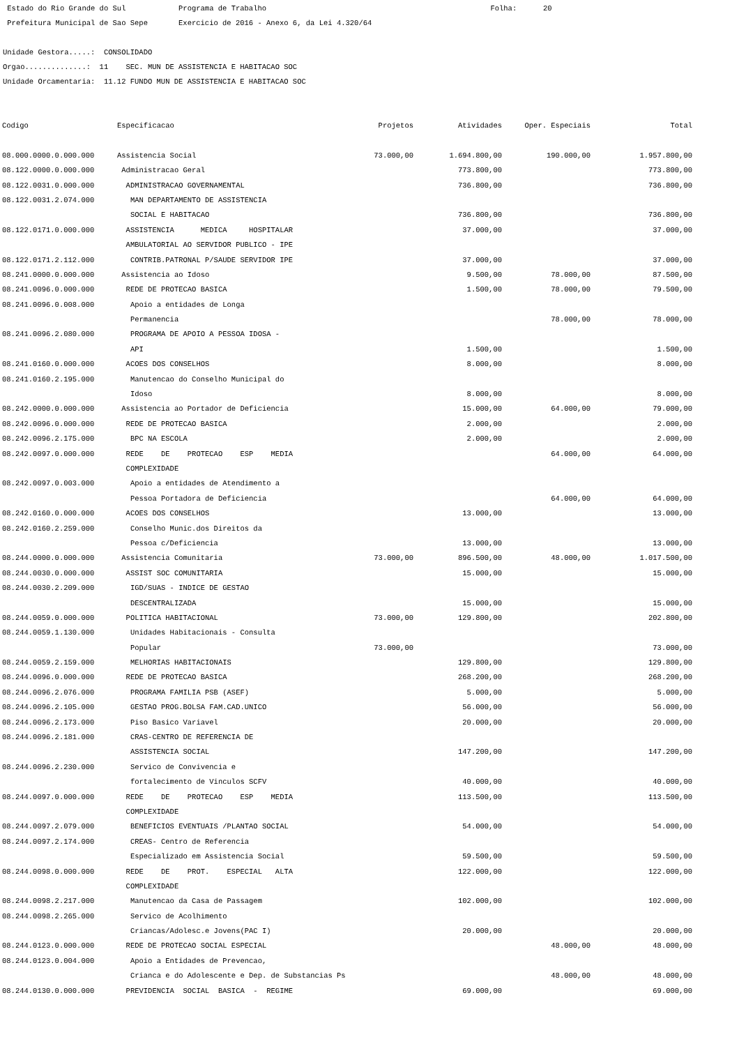Estado do Rio Grande do Sul Programa de Trabalho Folha: 20
Prefeitura Municipal de Sao Sepe Exercicio de 2016 - Anexo 6, da Lei 4.320/64
Unidade Gestora.....: CONSOLIDADO
Orgao..............: 11 SEC. MUN DE ASSISTENCIA E HABITACAO SOC
Unidade Orcamentaria: 11.12 FUNDO MUN DE ASSISTENCIA E HABITACAO SOC
| Codigo | Especificacao | Projetos | Atividades | Oper. Especiais | Total |
| --- | --- | --- | --- | --- | --- |
| 08.000.0000.0.000.000 | Assistencia Social | 73.000,00 | 1.694.800,00 | 190.000,00 | 1.957.800,00 |
| 08.122.0000.0.000.000 | Administracao Geral | | 773.800,00 | | 773.800,00 |
| 08.122.0031.0.000.000 | ADMINISTRACAO GOVERNAMENTAL | | 736.800,00 | | 736.800,00 |
| 08.122.0031.2.074.000 | MAN DEPARTAMENTO DE ASSISTENCIA | | | | |
| | SOCIAL E HABITACAO | | 736.800,00 | | 736.800,00 |
| 08.122.0171.0.000.000 | ASSISTENCIA MEDICA HOSPITALAR | | 37.000,00 | | 37.000,00 |
| | AMBULATORIAL AO SERVIDOR PUBLICO - IPE | | | | |
| 08.122.0171.2.112.000 | CONTRIB.PATRONAL P/SAUDE SERVIDOR IPE | | 37.000,00 | | 37.000,00 |
| 08.241.0000.0.000.000 | Assistencia ao Idoso | | 9.500,00 | 78.000,00 | 87.500,00 |
| 08.241.0096.0.000.000 | REDE DE PROTECAO BASICA | | 1.500,00 | 78.000,00 | 79.500,00 |
| 08.241.0096.0.008.000 | Apoio a entidades de Longa | | | | |
| | Permanencia | | | 78.000,00 | 78.000,00 |
| 08.241.0096.2.080.000 | PROGRAMA DE APOIO A PESSOA IDOSA - | | | | |
| | API | | 1.500,00 | | 1.500,00 |
| 08.241.0160.0.000.000 | ACOES DOS CONSELHOS | | 8.000,00 | | 8.000,00 |
| 08.241.0160.2.195.000 | Manutencao do Conselho Municipal do | | | | |
| | Idoso | | 8.000,00 | | 8.000,00 |
| 08.242.0000.0.000.000 | Assistencia ao Portador de Deficiencia | | 15.000,00 | 64.000,00 | 79.000,00 |
| 08.242.0096.0.000.000 | REDE DE PROTECAO BASICA | | 2.000,00 | | 2.000,00 |
| 08.242.0096.2.175.000 | BPC NA ESCOLA | | 2.000,00 | | 2.000,00 |
| 08.242.0097.0.000.000 | REDE DE PROTECAO ESP MEDIA | | | 64.000,00 | 64.000,00 |
| | COMPLEXIDADE | | | | |
| 08.242.0097.0.003.000 | Apoio a entidades de Atendimento a | | | | |
| | Pessoa Portadora de Deficiencia | | | 64.000,00 | 64.000,00 |
| 08.242.0160.0.000.000 | ACOES DOS CONSELHOS | | 13.000,00 | | 13.000,00 |
| 08.242.0160.2.259.000 | Conselho Munic.dos Direitos da | | | | |
| | Pessoa c/Deficiencia | | 13.000,00 | | 13.000,00 |
| 08.244.0000.0.000.000 | Assistencia Comunitaria | 73.000,00 | 896.500,00 | 48.000,00 | 1.017.500,00 |
| 08.244.0030.0.000.000 | ASSIST SOC COMUNITARIA | | 15.000,00 | | 15.000,00 |
| 08.244.0030.2.209.000 | IGD/SUAS - INDICE DE GESTAO | | | | |
| | DESCENTRALIZADA | | 15.000,00 | | 15.000,00 |
| 08.244.0059.0.000.000 | POLITICA HABITACIONAL | 73.000,00 | 129.800,00 | | 202.800,00 |
| 08.244.0059.1.130.000 | Unidades Habitacionais - Consulta | | | | |
| | Popular | 73.000,00 | | | 73.000,00 |
| 08.244.0059.2.159.000 | MELHORIAS HABITACIONAIS | | 129.800,00 | | 129.800,00 |
| 08.244.0096.0.000.000 | REDE DE PROTECAO BASICA | | 268.200,00 | | 268.200,00 |
| 08.244.0096.2.076.000 | PROGRAMA FAMILIA PSB (ASEF) | | 5.000,00 | | 5.000,00 |
| 08.244.0096.2.105.000 | GESTAO PROG.BOLSA FAM.CAD.UNICO | | 56.000,00 | | 56.000,00 |
| 08.244.0096.2.173.000 | Piso Basico Variavel | | 20.000,00 | | 20.000,00 |
| 08.244.0096.2.181.000 | CRAS-CENTRO DE REFERENCIA DE | | | | |
| | ASSISTENCIA SOCIAL | | 147.200,00 | | 147.200,00 |
| 08.244.0096.2.230.000 | Servico de Convivencia e | | | | |
| | fortalecimento de Vinculos SCFV | | 40.000,00 | | 40.000,00 |
| 08.244.0097.0.000.000 | REDE DE PROTECAO ESP MEDIA | | 113.500,00 | | 113.500,00 |
| | COMPLEXIDADE | | | | |
| 08.244.0097.2.079.000 | BENEFICIOS EVENTUAIS /PLANTAO SOCIAL | | 54.000,00 | | 54.000,00 |
| 08.244.0097.2.174.000 | CREAS- Centro de Referencia | | | | |
| | Especializado em Assistencia Social | | 59.500,00 | | 59.500,00 |
| 08.244.0098.0.000.000 | REDE DE PROT. ESPECIAL ALTA | | 122.000,00 | | 122.000,00 |
| | COMPLEXIDADE | | | | |
| 08.244.0098.2.217.000 | Manutencao da Casa de Passagem | | 102.000,00 | | 102.000,00 |
| 08.244.0098.2.265.000 | Servico de Acolhimento | | | | |
| | Criancas/Adolesc.e Jovens(PAC I) | | 20.000,00 | | 20.000,00 |
| 08.244.0123.0.000.000 | REDE DE PROTECAO SOCIAL ESPECIAL | | | 48.000,00 | 48.000,00 |
| 08.244.0123.0.004.000 | Apoio a Entidades de Prevencao, | | | | |
| | Crianca e do Adolescente e Dep. de Substancias Ps | | | 48.000,00 | 48.000,00 |
| 08.244.0130.0.000.000 | PREVIDENCIA SOCIAL BASICA - REGIME | | 69.000,00 | | 69.000,00 |